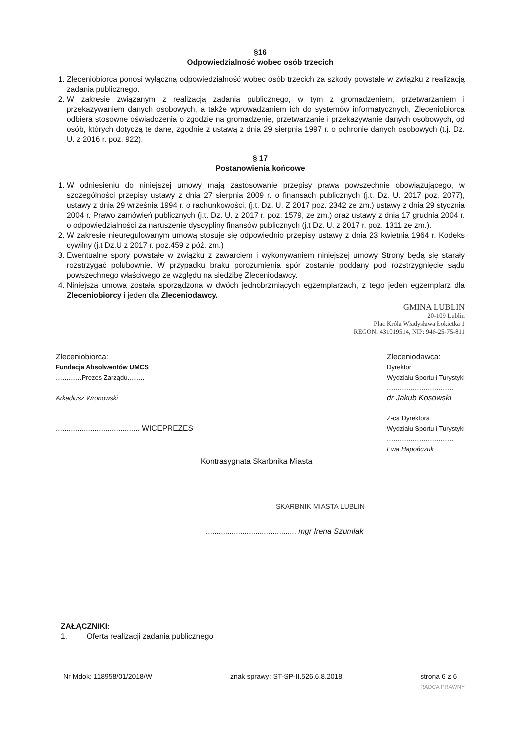§16
Odpowiedzialność wobec osób trzecich
1. Zleceniobiorca ponosi wyłączną odpowiedzialność wobec osób trzecich za szkody powstałe w związku z realizacją zadania publicznego.
2. W zakresie związanym z realizacją zadania publicznego, w tym z gromadzeniem, przetwarzaniem i przekazywaniem danych osobowych, a także wprowadzaniem ich do systemów informatycznych, Zleceniobiorca odbiera stosowne oświadczenia o zgodzie na gromadzenie, przetwarzanie i przekazywanie danych osobowych, od osób, których dotyczą te dane, zgodnie z ustawą z dnia 29 sierpnia 1997 r. o ochronie danych osobowych (t.j. Dz. U. z 2016 r. poz. 922).
§ 17
Postanowienia końcowe
1. W odniesieniu do niniejszej umowy mają zastosowanie przepisy prawa powszechnie obowiązującego, w szczególności przepisy ustawy z dnia 27 sierpnia 2009 r. o finansach publicznych (j.t. Dz. U. 2017 poz. 2077), ustawy z dnia 29 września 1994 r. o rachunkowości, (j.t. Dz. U. Z 2017 poz. 2342 ze zm.) ustawy z dnia 29 stycznia 2004 r. Prawo zamówień publicznych (j.t. Dz. U. z 2017 r. poz. 1579, ze zm.) oraz ustawy z dnia 17 grudnia 2004 r. o odpowiedzialności za naruszenie dyscypliny finansów publicznych (j.t Dz. U. z 2017 r. poz. 1311 ze zm.).
2. W zakresie nieuregulowanym umową stosuje się odpowiednio przepisy ustawy z dnia 23 kwietnia 1964 r. Kodeks cywilny (j.t Dz.U z 2017 r. poz.459 z póź. zm.)
3. Ewentualne spory powstałe w związku z zawarciem i wykonywaniem niniejszej umowy Strony będą się starały rozstrzygać polubownie. W przypadku braku porozumienia spór zostanie poddany pod rozstrzygnięcie sądu powszechnego właściwego ze względu na siedzibę Zleceniodawcy.
4. Niniejsza umowa została sporządzona w dwóch jednobrzmiących egzemplarzach, z tego jeden egzemplarz dla Zleceniobiorcy i jeden dla Zleceniodawcy.
GMINA LUBLIN
20-109 Lublin
Plac Króla Władysława Łokietka 1
REGON: 431019514, NIP: 946-25-75-811
Zleceniobiorca:
Fundacja Absolwentów UMCS
............Prezes Zarządu........
Arkadiusz Wronowski
....................................... WICEPREZES
Zleceniodawca:
Dyrektor
Wydziału Sportu i Turystyki
...............................
dr Jakub Kosowski
Z-ca Dyrektora
Wydziału Sportu i Turystyki
...............................
Ewa Hapończuk
Kontrasygnata Skarbnika Miasta
SKARBNIK MIASTA LUBLIN
.......................................... mgr Irena Szumlak
ZAŁĄCZNIKI:
1. Oferta realizacji zadania publicznego
Nr Mdok: 118958/01/2018/W znak sprawy: ST-SP-II.526.6.8.2018 strona 6 z 6
RADCA PRAWNY